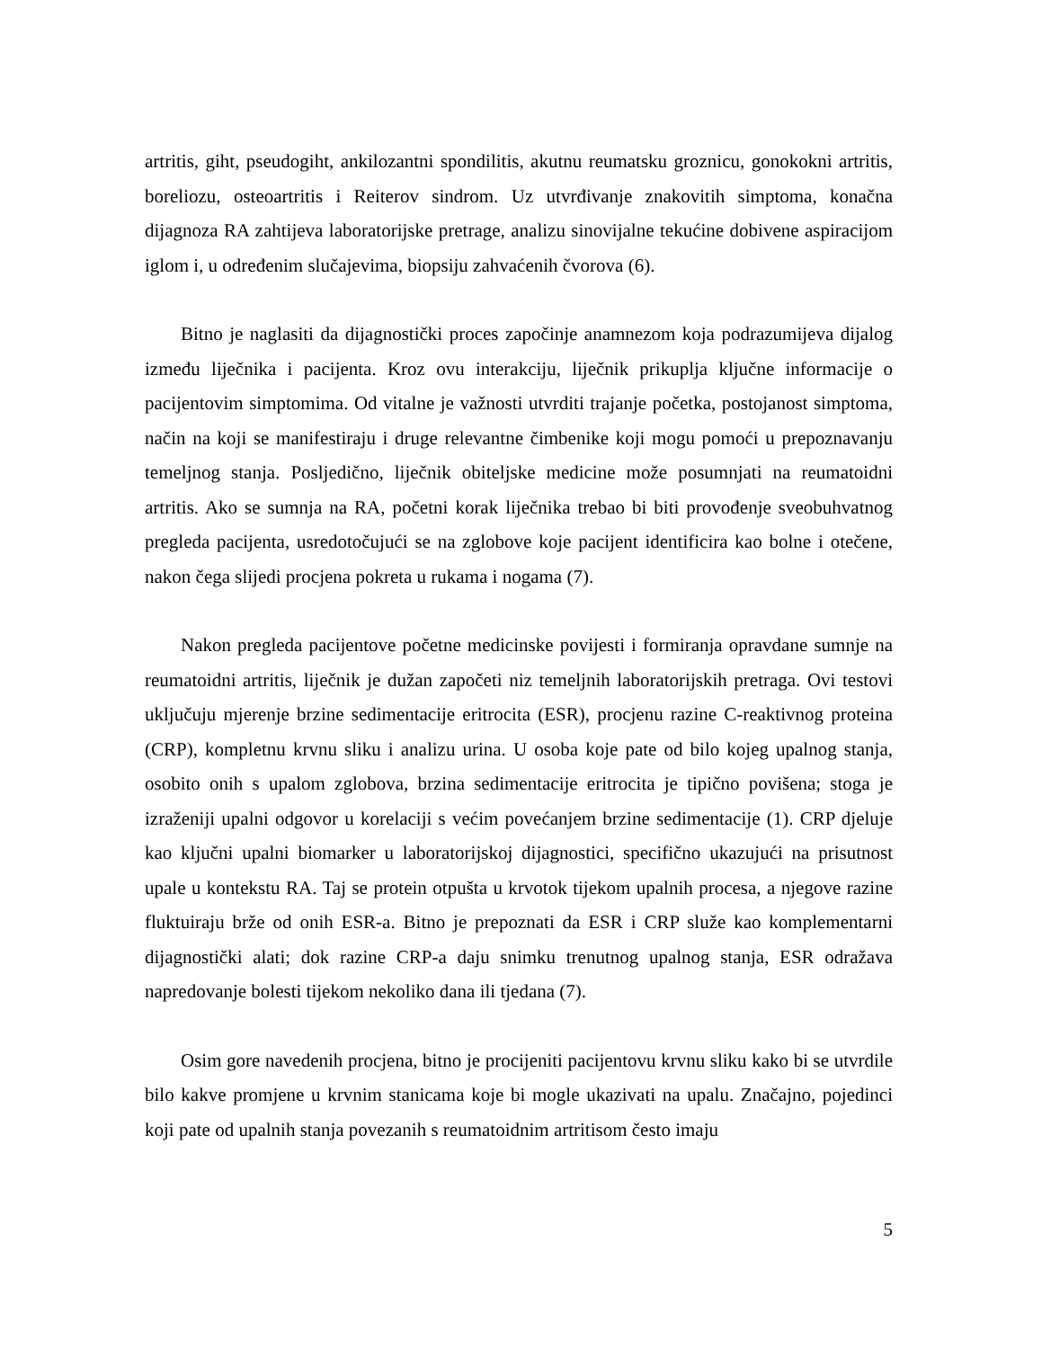artritis, giht, pseudogiht, ankilozantni spondilitis, akutnu reumatsku groznicu, gonokokni artritis, boreliozu, osteoartritis i Reiterov sindrom. Uz utvrđivanje znakovitih simptoma, konačna dijagnoza RA zahtijeva laboratorijske pretrage, analizu sinovijalne tekućine dobivene aspiracijom iglom i, u određenim slučajevima, biopsiju zahvaćenih čvorova (6).
Bitno je naglasiti da dijagnostički proces započinje anamnezom koja podrazumijeva dijalog između liječnika i pacijenta. Kroz ovu interakciju, liječnik prikuplja ključne informacije o pacijentovim simptomima. Od vitalne je važnosti utvrditi trajanje početka, postojanost simptoma, način na koji se manifestiraju i druge relevantne čimbenike koji mogu pomoći u prepoznavanju temeljnog stanja. Posljedično, liječnik obiteljske medicine može posumnjati na reumatoidni artritis. Ako se sumnja na RA, početni korak liječnika trebao bi biti provođenje sveobuhvatnog pregleda pacijenta, usredotočujući se na zglobove koje pacijent identificira kao bolne i otečene, nakon čega slijedi procjena pokreta u rukama i nogama (7).
Nakon pregleda pacijentove početne medicinske povijesti i formiranja opravdane sumnje na reumatoidni artritis, liječnik je dužan započeti niz temeljnih laboratorijskih pretraga. Ovi testovi uključuju mjerenje brzine sedimentacije eritrocita (ESR), procjenu razine C-reaktivnog proteina (CRP), kompletnu krvnu sliku i analizu urina. U osoba koje pate od bilo kojeg upalnog stanja, osobito onih s upalom zglobova, brzina sedimentacije eritrocita je tipično povišena; stoga je izraženiji upalni odgovor u korelaciji s većim povećanjem brzine sedimentacije (1). CRP djeluje kao ključni upalni biomarker u laboratorijskoj dijagnostici, specifično ukazujući na prisutnost upale u kontekstu RA. Taj se protein otpušta u krvotok tijekom upalnih procesa, a njegove razine fluktuiraju brže od onih ESR-a. Bitno je prepoznati da ESR i CRP služe kao komplementarni dijagnostički alati; dok razine CRP-a daju snimku trenutnog upalnog stanja, ESR odražava napredovanje bolesti tijekom nekoliko dana ili tjedana (7).
Osim gore navedenih procjena, bitno je procijeniti pacijentovu krvnu sliku kako bi se utvrdile bilo kakve promjene u krvnim stanicama koje bi mogle ukazivati na upalu. Značajno, pojedinci koji pate od upalnih stanja povezanih s reumatoidnim artritisom često imaju
5